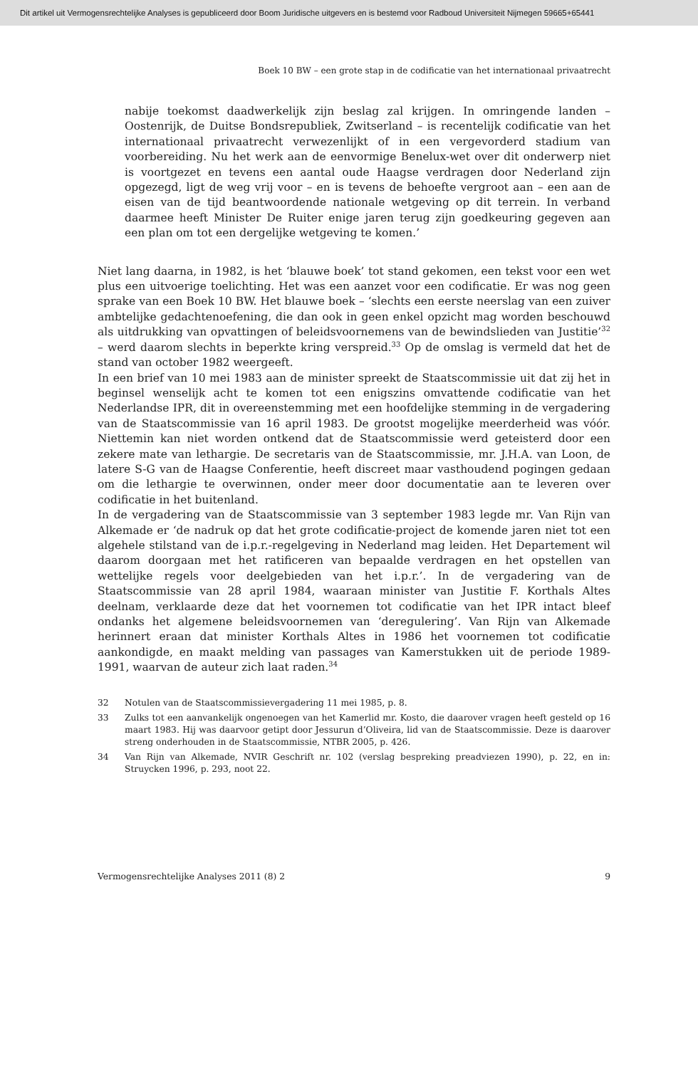Dit artikel uit Vermogensrechtelijke Analyses is gepubliceerd door Boom Juridische uitgevers en is bestemd voor Radboud Universiteit Nijmegen 59665+65441
Boek 10 BW – een grote stap in de codificatie van het internationaal privaatrecht
nabije toekomst daadwerkelijk zijn beslag zal krijgen. In omringende landen – Oostenrijk, de Duitse Bondsrepubliek, Zwitserland – is recentelijk codificatie van het internationaal privaatrecht verwezenlijkt of in een vergevorderd stadium van voorbereiding. Nu het werk aan de eenvormige Benelux-wet over dit onderwerp niet is voortgezet en tevens een aantal oude Haagse verdragen door Nederland zijn opgezegd, ligt de weg vrij voor – en is tevens de behoefte vergroot aan – een aan de eisen van de tijd beantwoordende nationale wetgeving op dit terrein. In verband daarmee heeft Minister De Ruiter enige jaren terug zijn goedkeuring gegeven aan een plan om tot een dergelijke wetgeving te komen.’
Niet lang daarna, in 1982, is het ‘blauwe boek’ tot stand gekomen, een tekst voor een wet plus een uitvoerige toelichting. Het was een aanzet voor een codificatie. Er was nog geen sprake van een Boek 10 BW. Het blauwe boek – ‘slechts een eerste neerslag van een zuiver ambtelijke gedachtenoefening, die dan ook in geen enkel opzicht mag worden beschouwd als uitdrukking van opvattingen of beleidsvoornemens van de bewindslieden van Justitie’<sup>32</sup> – werd daarom slechts in beperkte kring verspreid.<sup>33</sup> Op de omslag is vermeld dat het de stand van october 1982 weergeeft.
In een brief van 10 mei 1983 aan de minister spreekt de Staatscommissie uit dat zij het in beginsel wenselijk acht te komen tot een enigszins omvattende codificatie van het Nederlandse IPR, dit in overeenstemming met een hoofdelijke stemming in de vergadering van de Staatscommissie van 16 april 1983. De grootst mogelijke meerderheid was vóór. Niettemin kan niet worden ontkend dat de Staatscommissie werd geteisterd door een zekere mate van lethargie. De secretaris van de Staatscommissie, mr. J.H.A. van Loon, de latere S-G van de Haagse Conferentie, heeft discreet maar vasthoudend pogingen gedaan om die lethargie te overwinnen, onder meer door documentatie aan te leveren over codificatie in het buitenland.
In de vergadering van de Staatscommissie van 3 september 1983 legde mr. Van Rijn van Alkemade er ‘de nadruk op dat het grote codificatie-project de komende jaren niet tot een algehele stilstand van de i.p.r.-regelgeving in Nederland mag leiden. Het Departement wil daarom doorgaan met het ratificeren van bepaalde verdragen en het opstellen van wettelijke regels voor deelgebieden van het i.p.r.’. In de vergadering van de Staatscommissie van 28 april 1984, waaraan minister van Justitie F. Korthals Altes deelnam, verklaarde deze dat het voornemen tot codificatie van het IPR intact bleef ondanks het algemene beleidsvoornemen van ‘deregulering’. Van Rijn van Alkemade herinnert eraan dat minister Korthals Altes in 1986 het voornemen tot codificatie aankondigde, en maakt melding van passages van Kamerstukken uit de periode 1989-1991, waarvan de auteur zich laat raden.<sup>34</sup>
32 Notulen van de Staatscommissievergadering 11 mei 1985, p. 8.
33 Zulks tot een aanvankelijk ongenoegen van het Kamerlid mr. Kosto, die daarover vragen heeft gesteld op 16 maart 1983. Hij was daarvoor getipt door Jessurun d’Oliveira, lid van de Staatscommissie. Deze is daarover streng onderhouden in de Staatscommissie, NTBR 2005, p. 426.
34 Van Rijn van Alkemade, NVIR Geschrift nr. 102 (verslag bespreking preadviezen 1990), p. 22, en in: Struycken 1996, p. 293, noot 22.
Vermogensrechtelijke Analyses 2011 (8) 2 9